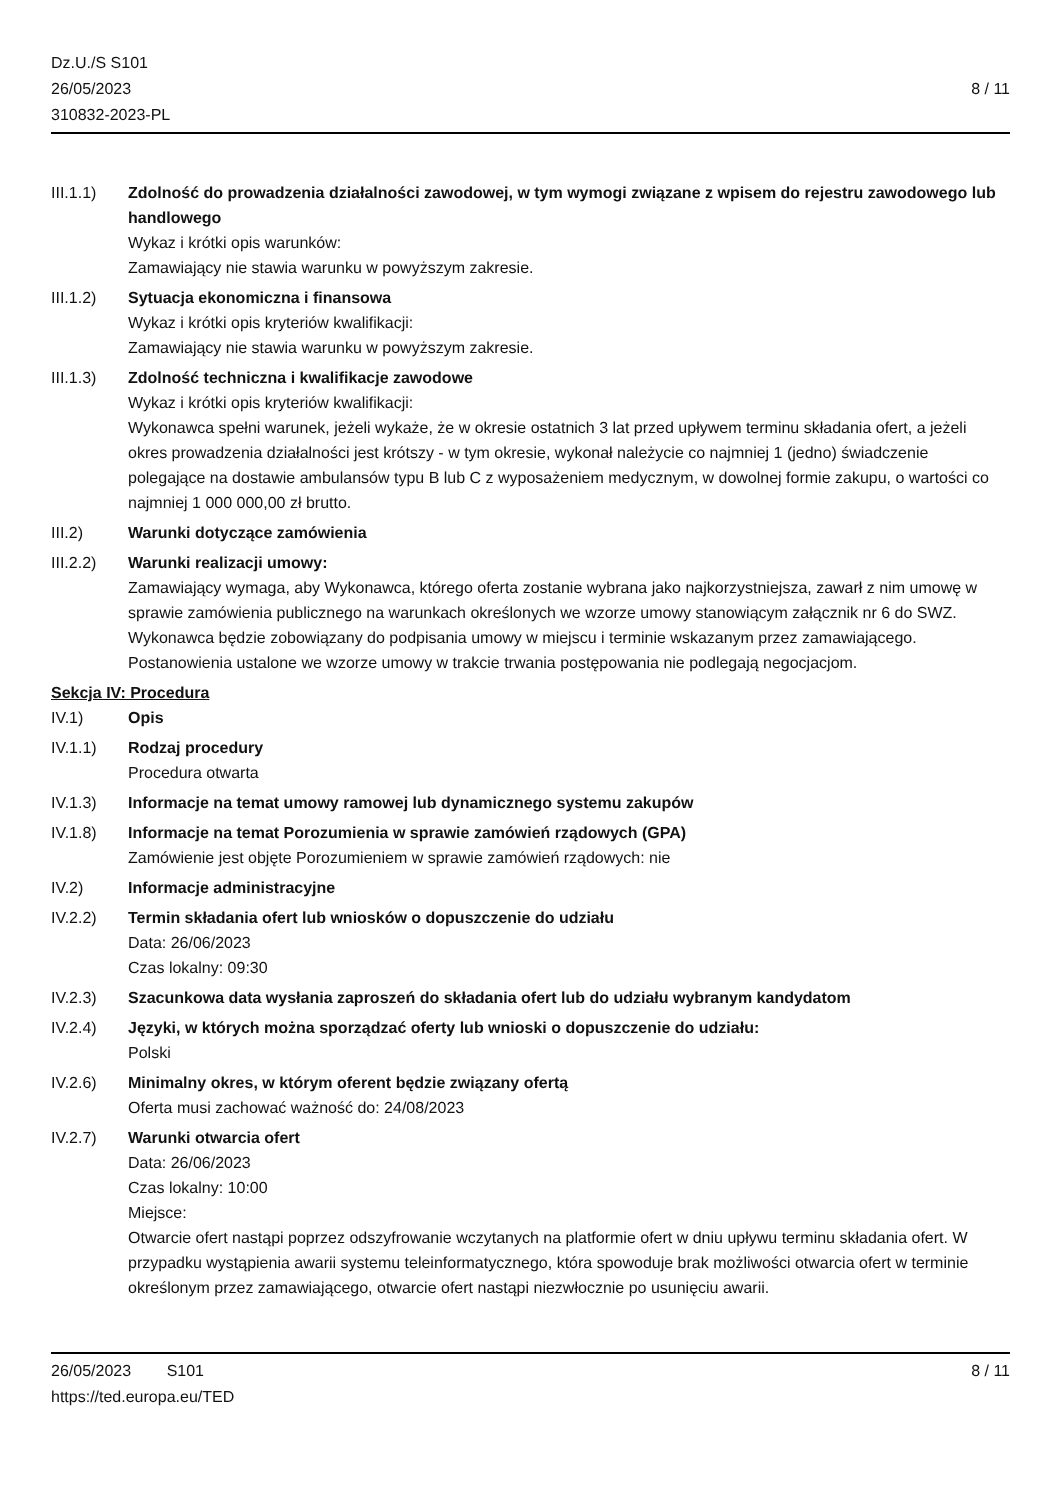Dz.U./S S101
26/05/2023
310832-2023-PL
8 / 11
III.1.1) Zdolność do prowadzenia działalności zawodowej, w tym wymogi związane z wpisem do rejestru zawodowego lub handlowego
Wykaz i krótki opis warunków:
Zamawiający nie stawia warunku w powyższym zakresie.
III.1.2) Sytuacja ekonomiczna i finansowa
Wykaz i krótki opis kryteriów kwalifikacji:
Zamawiający nie stawia warunku w powyższym zakresie.
III.1.3) Zdolność techniczna i kwalifikacje zawodowe
Wykaz i krótki opis kryteriów kwalifikacji:
Wykonawca spełni warunek, jeżeli wykaże, że w okresie ostatnich 3 lat przed upływem terminu składania ofert, a jeżeli okres prowadzenia działalności jest krótszy - w tym okresie, wykonał należycie co najmniej 1 (jedno) świadczenie polegające na dostawie ambulansów typu B lub C z wyposażeniem medycznym, w dowolnej formie zakupu, o wartości co najmniej 1 000 000,00 zł brutto.
III.2) Warunki dotyczące zamówienia
III.2.2) Warunki realizacji umowy:
Zamawiający wymaga, aby Wykonawca, którego oferta zostanie wybrana jako najkorzystniejsza, zawarł z nim umowę w sprawie zamówienia publicznego na warunkach określonych we wzorze umowy stanowiącym załącznik nr 6 do SWZ. Wykonawca będzie zobowiązany do podpisania umowy w miejscu i terminie wskazanym przez zamawiającego. Postanowienia ustalone we wzorze umowy w trakcie trwania postępowania nie podlegają negocjacjom.
Sekcja IV: Procedura
IV.1) Opis
IV.1.1) Rodzaj procedury
Procedura otwarta
IV.1.3) Informacje na temat umowy ramowej lub dynamicznego systemu zakupów
IV.1.8) Informacje na temat Porozumienia w sprawie zamówień rządowych (GPA)
Zamówienie jest objęte Porozumieniem w sprawie zamówień rządowych: nie
IV.2) Informacje administracyjne
IV.2.2) Termin składania ofert lub wniosków o dopuszczenie do udziału
Data: 26/06/2023
Czas lokalny: 09:30
IV.2.3) Szacunkowa data wysłania zaproszeń do składania ofert lub do udziału wybranym kandydatom
IV.2.4) Języki, w których można sporządzać oferty lub wnioski o dopuszczenie do udziału:
Polski
IV.2.6) Minimalny okres, w którym oferent będzie związany ofertą
Oferta musi zachować ważność do: 24/08/2023
IV.2.7) Warunki otwarcia ofert
Data: 26/06/2023
Czas lokalny: 10:00
Miejsce:
Otwarcie ofert nastąpi poprzez odszyfrowanie wczytanych na platformie ofert w dniu upływu terminu składania ofert. W przypadku wystąpienia awarii systemu teleinformatycznego, która spowoduje brak możliwości otwarcia ofert w terminie określonym przez zamawiającego, otwarcie ofert nastąpi niezwłocznie po usunięciu awarii.
26/05/2023 S101 8 / 11
https://ted.europa.eu/TED